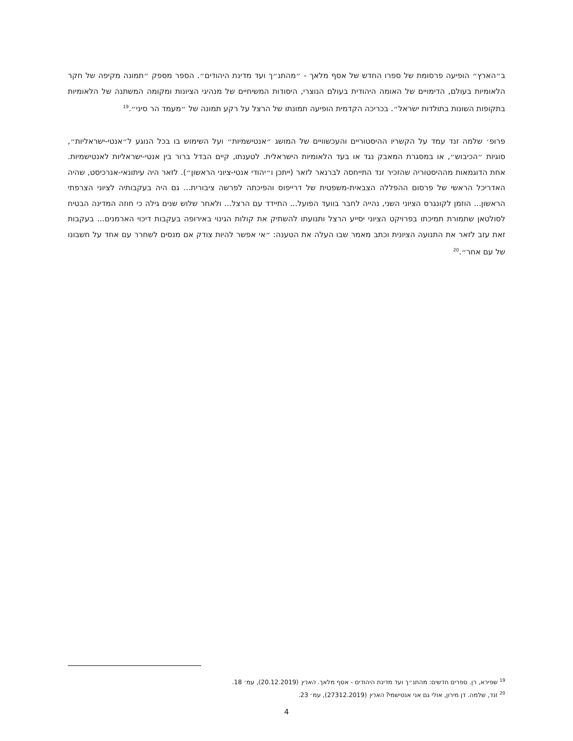ב״הארץ״ הופיעה פרסומת של ספרו החדש של אסף מלאך - ״מהתנ״ך ועד מדינת היהודים״. הספר מספק ״תמונה מקיפה של חקר הלאומיות בעולם, הדימויים של האומה היהודית בעולם הנוצרי, היסודות המשיחיים של מנהיגי הציונות ומקומה המשתנה של הלאומיות בתקופות השונות בתולדות ישראל״. בכריכה הקדמית הופיעה תמונתו של הרצל על רקע תמונה של ״מעמד הר סיני״.<sup>19</sup>
פרופ׳ שלמה זנד עמד על הקשריו ההיסטוריים והעכשוויים של המושג ״אנטישמיות״ ועל השימוש בו בכל הנוגע ל״אנטי-ישראליות״, סוגיות ״הכיבוש״, או במסגרת המאבק נגד או בעד הלאומיות הישראלית. לטענתו, קיים הבדל ברור בין אנטי-ישראליות לאנטישמיות. אחת הדוגמאות מההיסטוריה שהזכיר זנד התייחסה לברנאר לזאר (ייתכן ו״יהודי אנטי-ציוני הראשון״). לזאר היה עיתונאי-אנרכיסט, שהיה האדריכל הראשי של פרסום ההפללה הצבאית-משפטית של דרייפוס והפיכתה לפרשה ציבורית... גם היה בעקבותיה לציוני הצרפתי הראשון... הוזמן לקונגרס הציוני השני, נהייה לחבר בוועד הפועל... התיידד עם הרצל... ולאחר שלוש שנים גילה כי חוזה המדינה הבטיח לסולטאן שתמורת תמיכתו בפרויקט הציוני יסייע הרצל ותנועתו להשתיק את קולות הגינוי באירופה בעקבות דיכוי הארמנים... בעקבות זאת עזב לזאר את התנועה הציונית וכתב מאמר שבו העלה את הטענה: ״אי אפשר להיות צודק אם מנסים לשחרר עם אחד על חשבונו של עם אחר״.<sup>20</sup>
<sup>19</sup> שפירא, רן. ספרים חדשים: מהתנ״ך ועד מדינת היהודים - אסף מלאך. הארץ (20.12.2019), עמ׳ 18.
<sup>20</sup> זנד, שלמה. דן מירון, אולי גם אני אנטישמי? הארץ (27312.2019), עמ׳ 23.
4